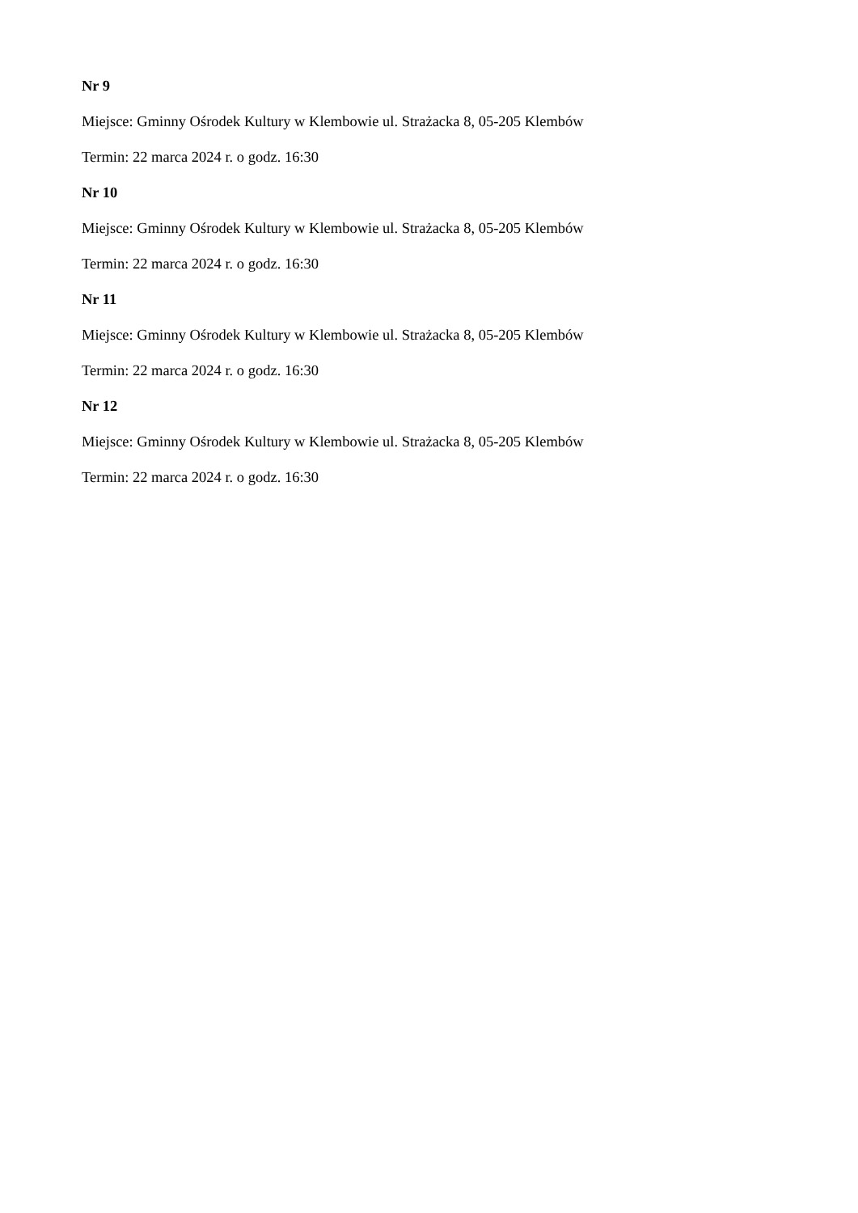Nr 9
Miejsce: Gminny Ośrodek Kultury w Klembowie ul. Strażacka 8, 05-205 Klembów
Termin: 22 marca 2024 r. o godz. 16:30
Nr 10
Miejsce: Gminny Ośrodek Kultury w Klembowie ul. Strażacka 8, 05-205 Klembów
Termin: 22 marca 2024 r. o godz. 16:30
Nr 11
Miejsce: Gminny Ośrodek Kultury w Klembowie ul. Strażacka 8, 05-205 Klembów
Termin: 22 marca 2024 r. o godz. 16:30
Nr 12
Miejsce: Gminny Ośrodek Kultury w Klembowie ul. Strażacka 8, 05-205 Klembów
Termin: 22 marca 2024 r. o godz. 16:30